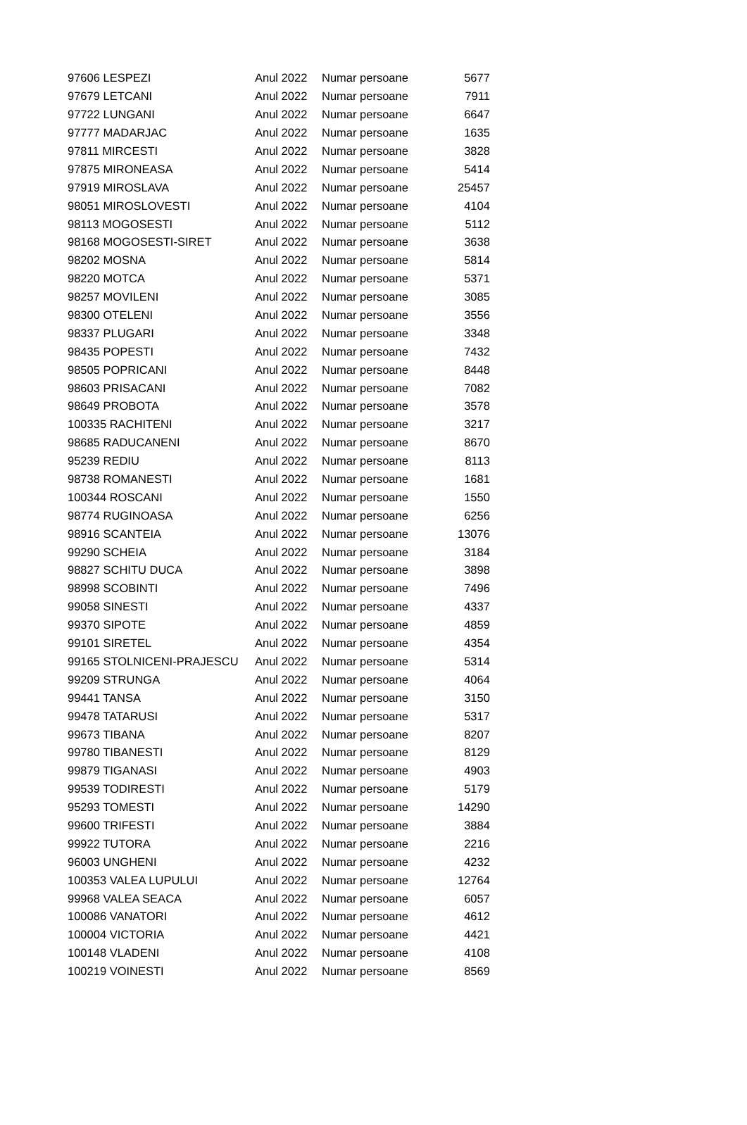| 97606 LESPEZI | Anul 2022 | Numar persoane | 5677 |
| 97679 LETCANI | Anul 2022 | Numar persoane | 7911 |
| 97722 LUNGANI | Anul 2022 | Numar persoane | 6647 |
| 97777 MADARJAC | Anul 2022 | Numar persoane | 1635 |
| 97811 MIRCESTI | Anul 2022 | Numar persoane | 3828 |
| 97875 MIRONEASA | Anul 2022 | Numar persoane | 5414 |
| 97919 MIROSLAVA | Anul 2022 | Numar persoane | 25457 |
| 98051 MIROSLOVESTI | Anul 2022 | Numar persoane | 4104 |
| 98113 MOGOSESTI | Anul 2022 | Numar persoane | 5112 |
| 98168 MOGOSESTI-SIRET | Anul 2022 | Numar persoane | 3638 |
| 98202 MOSNA | Anul 2022 | Numar persoane | 5814 |
| 98220 MOTCA | Anul 2022 | Numar persoane | 5371 |
| 98257 MOVILENI | Anul 2022 | Numar persoane | 3085 |
| 98300 OTELENI | Anul 2022 | Numar persoane | 3556 |
| 98337 PLUGARI | Anul 2022 | Numar persoane | 3348 |
| 98435 POPESTI | Anul 2022 | Numar persoane | 7432 |
| 98505 POPRICANI | Anul 2022 | Numar persoane | 8448 |
| 98603 PRISACANI | Anul 2022 | Numar persoane | 7082 |
| 98649 PROBOTA | Anul 2022 | Numar persoane | 3578 |
| 100335 RACHITENI | Anul 2022 | Numar persoane | 3217 |
| 98685 RADUCANENI | Anul 2022 | Numar persoane | 8670 |
| 95239 REDIU | Anul 2022 | Numar persoane | 8113 |
| 98738 ROMANESTI | Anul 2022 | Numar persoane | 1681 |
| 100344 ROSCANI | Anul 2022 | Numar persoane | 1550 |
| 98774 RUGINOASA | Anul 2022 | Numar persoane | 6256 |
| 98916 SCANTEIA | Anul 2022 | Numar persoane | 13076 |
| 99290 SCHEIA | Anul 2022 | Numar persoane | 3184 |
| 98827 SCHITU DUCA | Anul 2022 | Numar persoane | 3898 |
| 98998 SCOBINTI | Anul 2022 | Numar persoane | 7496 |
| 99058 SINESTI | Anul 2022 | Numar persoane | 4337 |
| 99370 SIPOTE | Anul 2022 | Numar persoane | 4859 |
| 99101 SIRETEL | Anul 2022 | Numar persoane | 4354 |
| 99165 STOLNICENI-PRAJESCU | Anul 2022 | Numar persoane | 5314 |
| 99209 STRUNGA | Anul 2022 | Numar persoane | 4064 |
| 99441 TANSA | Anul 2022 | Numar persoane | 3150 |
| 99478 TATARUSI | Anul 2022 | Numar persoane | 5317 |
| 99673 TIBANA | Anul 2022 | Numar persoane | 8207 |
| 99780 TIBANESTI | Anul 2022 | Numar persoane | 8129 |
| 99879 TIGANASI | Anul 2022 | Numar persoane | 4903 |
| 99539 TODIRESTI | Anul 2022 | Numar persoane | 5179 |
| 95293 TOMESTI | Anul 2022 | Numar persoane | 14290 |
| 99600 TRIFESTI | Anul 2022 | Numar persoane | 3884 |
| 99922 TUTORA | Anul 2022 | Numar persoane | 2216 |
| 96003 UNGHENI | Anul 2022 | Numar persoane | 4232 |
| 100353 VALEA LUPULUI | Anul 2022 | Numar persoane | 12764 |
| 99968 VALEA SEACA | Anul 2022 | Numar persoane | 6057 |
| 100086 VANATORI | Anul 2022 | Numar persoane | 4612 |
| 100004 VICTORIA | Anul 2022 | Numar persoane | 4421 |
| 100148 VLADENI | Anul 2022 | Numar persoane | 4108 |
| 100219 VOINESTI | Anul 2022 | Numar persoane | 8569 |